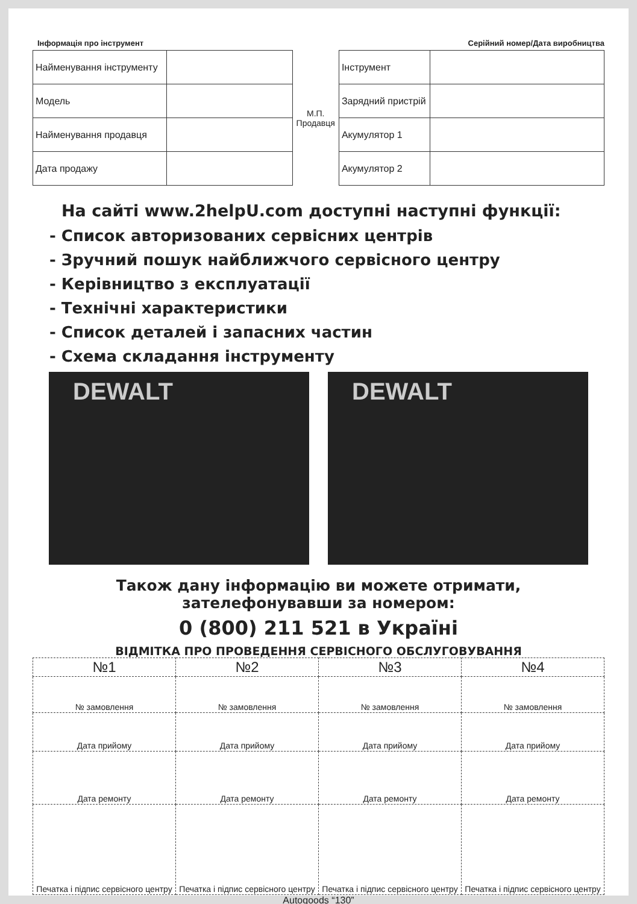Інформація про інструмент Серійний номер/Дата виробництва
| Найменування інструменту | |
| Модель | |
| Найменування продавця | |
| Дата продажу | |
М.П.
Продавця
| Інструмент | |
| Зарядний пристрій | |
| Акумулятор 1 | |
| Акумулятор 2 | |
На сайті www.2helpU.com доступні наступні функції:
- Список авторизованих сервісних центрів
- Зручний пошук найближчого сервісного центру
- Керівництво з експлуатації
- Технічні характеристики
- Список деталей і запасних частин
- Схема складання інструменту
DEWALT DEWALT
Також дану інформацію ви можете отримати,
зателефонувавши за номером:
0 (800) 211 521 в Україні
ВІДМІТКА ПРО ПРОВЕДЕННЯ СЕРВІСНОГО ОБСЛУГОВУВАННЯ
| №1 | №2 | №3 | №4 |
| --- | --- | --- | --- |
| № замовлення | № замовлення | № замовлення | № замовлення |
| Дата прийому | Дата прийому | Дата прийому | Дата прийому |
| Дата ремонту | Дата ремонту | Дата ремонту | Дата ремонту |
| Печатка і підпис сервісного центру | Печатка і підпис сервісного центру | Печатка і підпис сервісного центру | Печатка і підпис сервісного центру |
Autogoods “130”